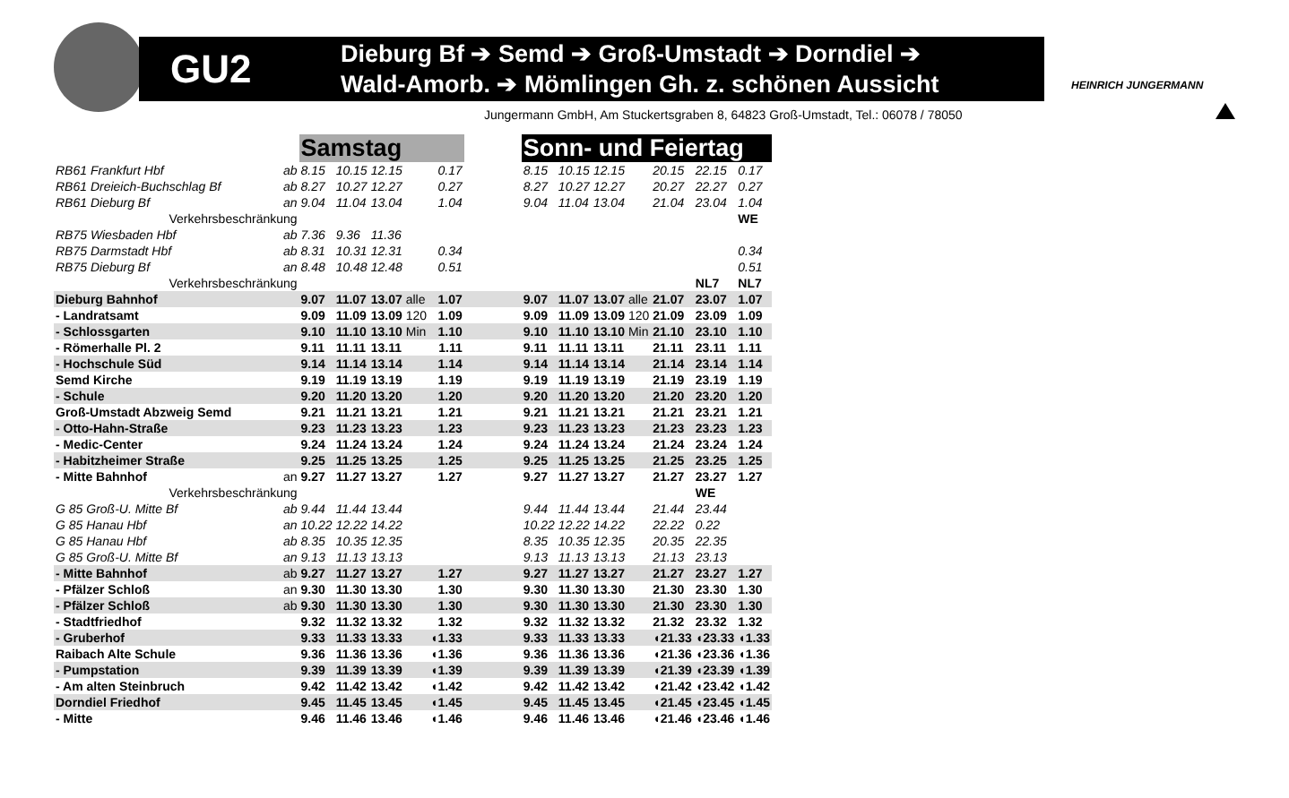GU2
Dieburg Bf ➔ Semd ➔ Groß-Umstadt ➔ Dorndiel ➔
Wald-Amorb. ➔ Mömlingen Gh. z. schönen Aussicht
HEINRICH JUNGERMANN
Jungermann GmbH, Am Stuckertsgraben 8, 64823 Groß-Umstadt, Tel.: 06078 / 78050
| | | Samstag | | | | | | Sonn- und Feiertag | | | | | | |
| RB61 Frankfurt Hbf | ab | 8.15 | 10.15 | 12.15 | | 0.17 | | 8.15 | 10.15 | 12.15 | | 20.15 | 22.15 | 0.17 |
| RB61 Dreieich-Buchschlag Bf | ab | 8.27 | 10.27 | 12.27 | | 0.27 | | 8.27 | 10.27 | 12.27 | | 20.27 | 22.27 | 0.27 |
| RB61 Dieburg Bf | an | 9.04 | 11.04 | 13.04 | | 1.04 | | 9.04 | 11.04 | 13.04 | | 21.04 | 23.04 | 1.04 |
| Verkehrsbeschränkung | | | | | | | | | | | | | | WE |
| RB75 Wiesbaden Hbf | ab | 7.36 | 9.36 | 11.36 | | | | | | | | | | |
| RB75 Darmstadt Hbf | ab | 8.31 | 10.31 | 12.31 | | 0.34 | | | | | | | | 0.34 |
| RB75 Dieburg Bf | an | 8.48 | 10.48 | 12.48 | | 0.51 | | | | | | | | 0.51 |
| Verkehrsbeschränkung | | | | | | | | | | | | | NL7 | NL7 |
| Dieburg Bahnhof | | 9.07 | 11.07 | 13.07 | alle | 1.07 | | 9.07 | 11.07 | 13.07 | alle | 21.07 | 23.07 | 1.07 |
| - Landratsamt | | 9.09 | 11.09 | 13.09 | 120 | 1.09 | | 9.09 | 11.09 | 13.09 | 120 | 21.09 | 23.09 | 1.09 |
| - Schlossgarten | | 9.10 | 11.10 | 13.10 | Min | 1.10 | | 9.10 | 11.10 | 13.10 | Min | 21.10 | 23.10 | 1.10 |
| - Römerhalle Pl. 2 | | 9.11 | 11.11 | 13.11 | | 1.11 | | 9.11 | 11.11 | 13.11 | | 21.11 | 23.11 | 1.11 |
| - Hochschule Süd | | 9.14 | 11.14 | 13.14 | | 1.14 | | 9.14 | 11.14 | 13.14 | | 21.14 | 23.14 | 1.14 |
| Semd Kirche | | 9.19 | 11.19 | 13.19 | | 1.19 | | 9.19 | 11.19 | 13.19 | | 21.19 | 23.19 | 1.19 |
| - Schule | | 9.20 | 11.20 | 13.20 | | 1.20 | | 9.20 | 11.20 | 13.20 | | 21.20 | 23.20 | 1.20 |
| Groß-Umstadt Abzweig Semd | | 9.21 | 11.21 | 13.21 | | 1.21 | | 9.21 | 11.21 | 13.21 | | 21.21 | 23.21 | 1.21 |
| - Otto-Hahn-Straße | | 9.23 | 11.23 | 13.23 | | 1.23 | | 9.23 | 11.23 | 13.23 | | 21.23 | 23.23 | 1.23 |
| - Medic-Center | | 9.24 | 11.24 | 13.24 | | 1.24 | | 9.24 | 11.24 | 13.24 | | 21.24 | 23.24 | 1.24 |
| - Habitzheimer Straße | | 9.25 | 11.25 | 13.25 | | 1.25 | | 9.25 | 11.25 | 13.25 | | 21.25 | 23.25 | 1.25 |
| - Mitte Bahnhof | an | 9.27 | 11.27 | 13.27 | | 1.27 | | 9.27 | 11.27 | 13.27 | | 21.27 | 23.27 | 1.27 |
| Verkehrsbeschränkung | | | | | | | | | | | | | WE | |
| G 85 Groß-U. Mitte Bf | ab | 9.44 | 11.44 | 13.44 | | | | 9.44 | 11.44 | 13.44 | | 21.44 | 23.44 | |
| G 85 Hanau Hbf | an | 10.22 | 12.22 | 14.22 | | | | 10.22 | 12.22 | 14.22 | | 22.22 | 0.22 | |
| G 85 Hanau Hbf | ab | 8.35 | 10.35 | 12.35 | | | | 8.35 | 10.35 | 12.35 | | 20.35 | 22.35 | |
| G 85 Groß-U. Mitte Bf | an | 9.13 | 11.13 | 13.13 | | | | 9.13 | 11.13 | 13.13 | | 21.13 | 23.13 | |
| - Mitte Bahnhof | ab | 9.27 | 11.27 | 13.27 | | 1.27 | | 9.27 | 11.27 | 13.27 | | 21.27 | 23.27 | 1.27 |
| - Pfälzer Schloß | an | 9.30 | 11.30 | 13.30 | | 1.30 | | 9.30 | 11.30 | 13.30 | | 21.30 | 23.30 | 1.30 |
| - Pfälzer Schloß | ab | 9.30 | 11.30 | 13.30 | | 1.30 | | 9.30 | 11.30 | 13.30 | | 21.30 | 23.30 | 1.30 |
| - Stadtfriedhof | | 9.32 | 11.32 | 13.32 | | 1.32 | | 9.32 | 11.32 | 13.32 | | 21.32 | 23.32 | 1.32 |
| - Gruberhof | | 9.33 | 11.33 | 13.33 | | ◖1.33 | | 9.33 | 11.33 | 13.33 | | ◖21.33 | ◖23.33 | ◖1.33 |
| Raibach Alte Schule | | 9.36 | 11.36 | 13.36 | | ◖1.36 | | 9.36 | 11.36 | 13.36 | | ◖21.36 | ◖23.36 | ◖1.36 |
| - Pumpstation | | 9.39 | 11.39 | 13.39 | | ◖1.39 | | 9.39 | 11.39 | 13.39 | | ◖21.39 | ◖23.39 | ◖1.39 |
| - Am alten Steinbruch | | 9.42 | 11.42 | 13.42 | | ◖1.42 | | 9.42 | 11.42 | 13.42 | | ◖21.42 | ◖23.42 | ◖1.42 |
| Dorndiel Friedhof | | 9.45 | 11.45 | 13.45 | | ◖1.45 | | 9.45 | 11.45 | 13.45 | | ◖21.45 | ◖23.45 | ◖1.45 |
| - Mitte | | 9.46 | 11.46 | 13.46 | | ◖1.46 | | 9.46 | 11.46 | 13.46 | | ◖21.46 | ◖23.46 | ◖1.46 |